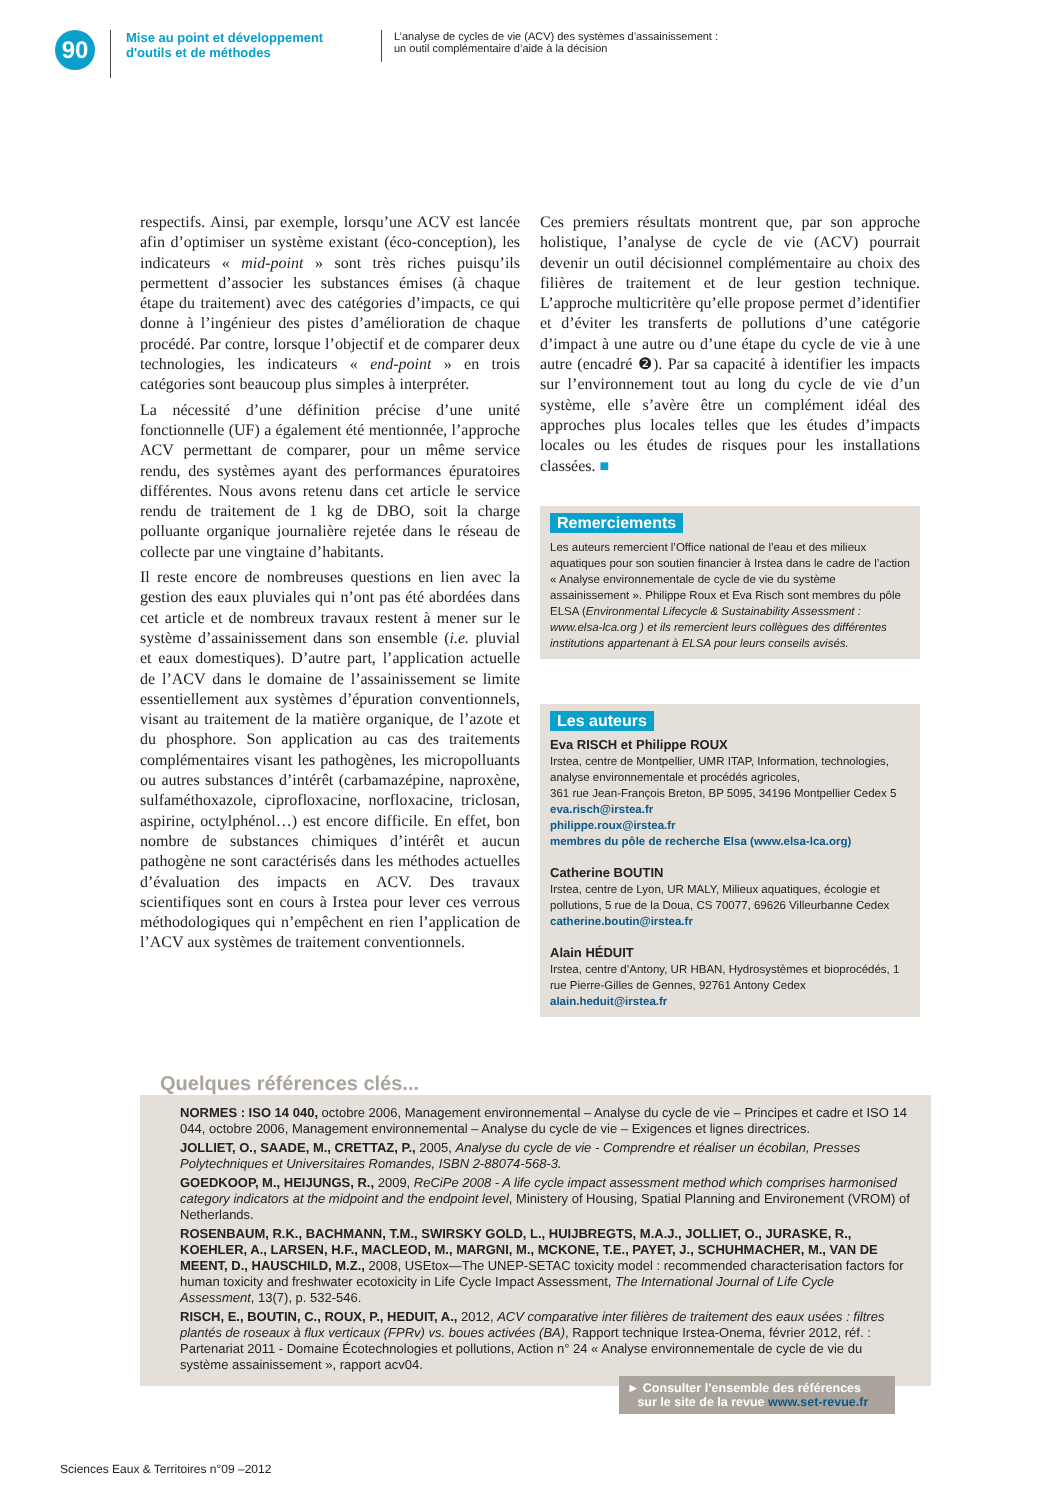90
Mise au point et développement d'outils et de méthodes
L’analyse de cycles de vie (ACV) des systèmes d’assainissement :
un outil complémentaire d’aide à la décision
respectifs. Ainsi, par exemple, lorsqu’une ACV est lancée afin d’optimiser un système existant (éco-conception), les indicateurs « mid-point » sont très riches puisqu’ils permettent d’associer les substances émises (à chaque étape du traitement) avec des catégories d’impacts, ce qui donne à l’ingénieur des pistes d’amélioration de chaque procédé. Par contre, lorsque l’objectif et de comparer deux technologies, les indicateurs « end-point » en trois catégories sont beaucoup plus simples à interpréter.
La nécessité d’une définition précise d’une unité fonctionnelle (UF) a également été mentionnée, l’approche ACV permettant de comparer, pour un même service rendu, des systèmes ayant des performances épuratoires différentes. Nous avons retenu dans cet article le service rendu de traitement de 1 kg de DBO, soit la charge polluante organique journalière rejetée dans le réseau de collecte par une vingtaine d’habitants.
Il reste encore de nombreuses questions en lien avec la gestion des eaux pluviales qui n’ont pas été abordées dans cet article et de nombreux travaux restent à mener sur le système d’assainissement dans son ensemble (i.e. pluvial et eaux domestiques). D’autre part, l’application actuelle de l’ACV dans le domaine de l’assainissement se limite essentiellement aux systèmes d’épuration conventionnels, visant au traitement de la matière organique, de l’azote et du phosphore. Son application au cas des traitements complémentaires visant les pathogènes, les micropolluants ou autres substances d’intérêt (carbamazépine, naproxène, sulfaméthoxazole, ciprofloxacine, norfloxacine, triclosan, aspirine, octylphénol…) est encore difficile. En effet, bon nombre de substances chimiques d’intérêt et aucun pathogène ne sont caractérisés dans les méthodes actuelles d’évaluation des impacts en ACV. Des travaux scientifiques sont en cours à Irstea pour lever ces verrous méthodologiques qui n’empêchent en rien l’application de l’ACV aux systèmes de traitement conventionnels.
Ces premiers résultats montrent que, par son approche holistique, l’analyse de cycle de vie (ACV) pourrait devenir un outil décisionnel complémentaire au choix des filières de traitement et de leur gestion technique. L’approche multicritère qu’elle propose permet d’identifier et d’éviter les transferts de pollutions d’une catégorie d’impact à une autre ou d’une étape du cycle de vie à une autre (encadré ❷). Par sa capacité à identifier les impacts sur l’environnement tout au long du cycle de vie d’un système, elle s’avère être un complément idéal des approches plus locales telles que les études d’impacts locales ou les études de risques pour les installations classées. ■
Remerciements
Les auteurs remercient l’Office national de l’eau et des milieux aquatiques pour son soutien financier à Irstea dans le cadre de l’action « Analyse environnementale de cycle de vie du système assainissement ». Philippe Roux et Eva Risch sont membres du pôle ELSA (Environmental Lifecycle & Sustainability Assessment : www.elsa-lca.org ) et ils remercient leurs collègues des différentes institutions appartenant à ELSA pour leurs conseils avisés.
Les auteurs
Eva RISCH et Philippe ROUX
Irstea, centre de Montpellier, UMR ITAP, Information, technologies, analyse environnementale et procédés agricoles,
361 rue Jean-François Breton, BP 5095, 34196 Montpellier Cedex 5
eva.risch@irstea.fr
philippe.roux@irstea.fr
membres du pôle de recherche Elsa (www.elsa-lca.org)
Catherine BOUTIN
Irstea, centre de Lyon, UR MALY, Milieux aquatiques, écologie et pollutions, 5 rue de la Doua, CS 70077, 69626 Villeurbanne Cedex
catherine.boutin@irstea.fr
Alain HÉDUIT
Irstea, centre d’Antony, UR HBAN, Hydrosystèmes et bioprocédés, 1 rue Pierre-Gilles de Gennes, 92761 Antony Cedex
alain.heduit@irstea.fr
Quelques références clés...
NORMES : ISO 14 040, octobre 2006, Management environnemental – Analyse du cycle de vie – Principes et cadre et ISO 14 044, octobre 2006, Management environnemental – Analyse du cycle de vie – Exigences et lignes directrices.
JOLLIET, O., SAADE, M., CRETTAZ, P., 2005, Analyse du cycle de vie - Comprendre et réaliser un écobilan, Presses Polytechniques et Universitaires Romandes, ISBN 2-88074-568-3.
GOEDKOOP, M., HEIJUNGS, R., 2009, ReCiPe 2008 - A life cycle impact assessment method which comprises harmonised category indicators at the midpoint and the endpoint level, Ministery of Housing, Spatial Planning and Environement (VROM) of Netherlands.
ROSENBAUM, R.K., BACHMANN, T.M., SWIRSKY GOLD, L., HUIJBREGTS, M.A.J., JOLLIET, O., JURASKE, R., KOEHLER, A., LARSEN, H.F., MACLEOD, M., MARGNI, M., MCKONE, T.E., PAYET, J., SCHUHMACHER, M., VAN DE MEENT, D., HAUSCHILD, M.Z., 2008, USEtox—The UNEP-SETAC toxicity model : recommended characterisation factors for human toxicity and freshwater ecotoxicity in Life Cycle Impact Assessment, The International Journal of Life Cycle Assessment, 13(7), p. 532-546.
RISCH, E., BOUTIN, C., ROUX, P., HEDUIT, A., 2012, ACV comparative inter filières de traitement des eaux usées : filtres plantés de roseaux à flux verticaux (FPRv) vs. boues activées (BA), Rapport technique Irstea-Onema, février 2012, réf. : Partenariat 2011 - Domaine Écotechnologies et pollutions, Action n° 24 « Analyse environnementale de cycle de vie du système assainissement », rapport acv04.
► Consulter l’ensemble des références
sur le site de la revue www.set-revue.fr
Sciences Eaux & Territoires n°09 –2012